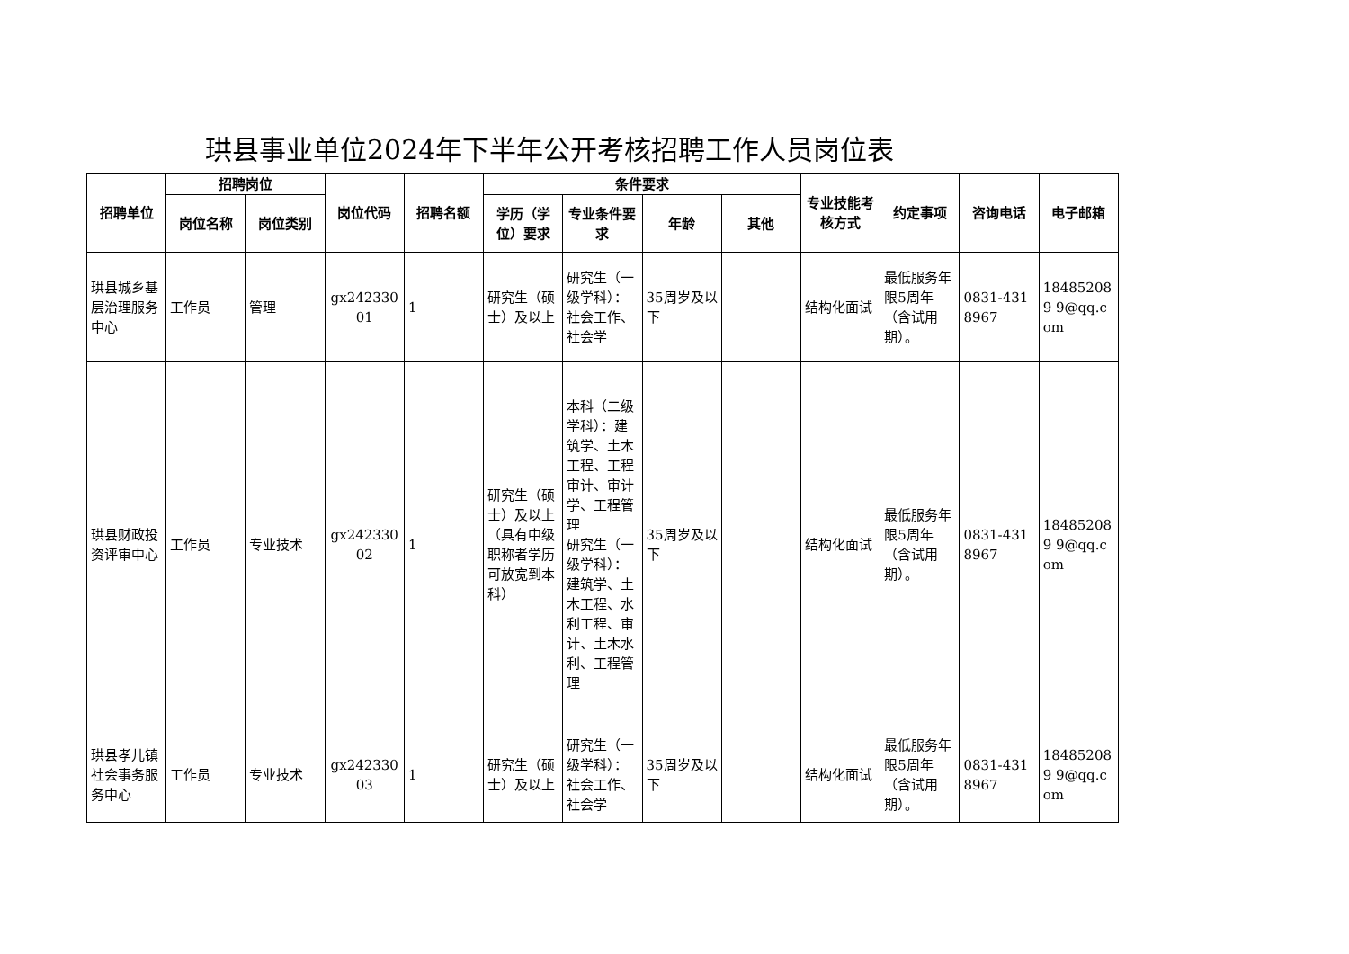珙县事业单位2024年下半年公开考核招聘工作人员岗位表
| 招聘单位 | 招聘岗位 | | 岗位代码 | 招聘名额 | 条件要求 | | | | 专业技能考核方式 | 约定事项 | 咨询电话 | 电子邮箱 |
| --- | --- | --- | --- | --- | --- | --- | --- | --- | --- | --- | --- | --- |
| | 岗位名称 | 岗位类别 | | | 学历（学位）要求 | 专业条件要求 | 年龄 | 其他 | | | | |
| 珙县城乡基层治理服务中心 | 工作员 | 管理 | gx24233001 | 1 | 研究生（硕士）及以上 | 研究生（一级学科）：社会工作、社会学 | 35周岁及以下 | | 结构化面试 | 最低服务年限5周年（含试用期）。 | 0831-4318967 | 184852089 9@qq.com |
| 珙县财政投资评审中心 | 工作员 | 专业技术 | gx24233002 | 1 | 研究生（硕士）及以上（具有中级职称者学历可放宽到本科） | 本科（二级学科）：建筑学、土木工程、工程审计、审计学、工程管理 研究生（一级学科）：建筑学、土木工程、水利工程、审计、土木水利、工程管理 | 35周岁及以下 | | 结构化面试 | 最低服务年限5周年（含试用期）。 | 0831-4318967 | 184852089 9@qq.com |
| 珙县孝儿镇社会事务服务中心 | 工作员 | 专业技术 | gx24233003 | 1 | 研究生（硕士）及以上 | 研究生（一级学科）：社会工作、社会学 | 35周岁及以下 | | 结构化面试 | 最低服务年限5周年（含试用期）。 | 0831-4318967 | 184852089 9@qq.com |